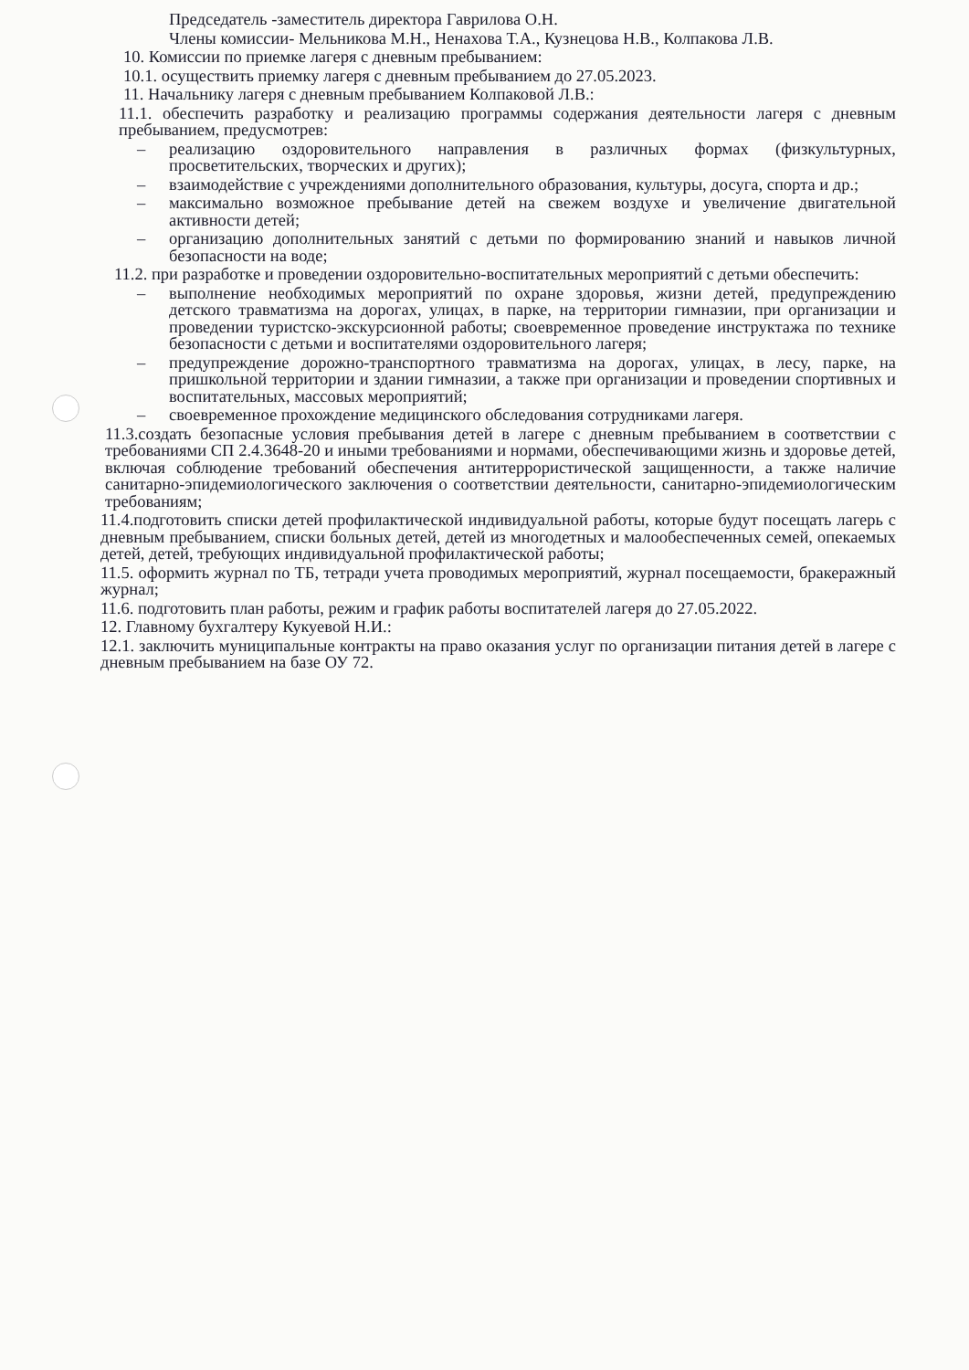Председатель -заместитель директора Гаврилова О.Н.
Члены комиссии- Мельникова М.Н., Ненахова Т.А., Кузнецова Н.В., Колпакова Л.В.
10. Комиссии по приемке лагеря с дневным пребыванием:
10.1. осуществить приемку лагеря с дневным пребыванием до 27.05.2023.
11. Начальнику лагеря с дневным пребыванием Колпаковой Л.В.:
11.1. обеспечить разработку и реализацию программы содержания деятельности лагеря с дневным пребыванием, предусмотрев:
– реализацию оздоровительного направления в различных формах (физкультурных, просветительских, творческих и других);
– взаимодействие с учреждениями дополнительного образования, культуры, досуга, спорта и др.;
– максимально возможное пребывание детей на свежем воздухе и увеличение двигательной активности детей;
– организацию дополнительных занятий с детьми по формированию знаний и навыков личной безопасности на воде;
11.2. при разработке и проведении оздоровительно-воспитательных мероприятий с детьми обеспечить:
– выполнение необходимых мероприятий по охране здоровья, жизни детей, предупреждению детского травматизма на дорогах, улицах, в парке, на территории гимназии, при организации и проведении туристско-экскурсионной работы; своевременное проведение инструктажа по технике безопасности с детьми и воспитателями оздоровительного лагеря;
– предупреждение дорожно-транспортного травматизма на дорогах, улицах, в лесу, парке, на пришкольной территории и здании гимназии, а также при организации и проведении спортивных и воспитательных, массовых мероприятий;
– своевременное прохождение медицинского обследования сотрудниками лагеря.
11.3.создать безопасные условия пребывания детей в лагере с дневным пребыванием в соответствии с требованиями СП 2.4.3648-20 и иными требованиями и нормами, обеспечивающими жизнь и здоровье детей, включая соблюдение требований обеспечения антитеррористической защищенности, а также наличие санитарно-эпидемиологического заключения о соответствии деятельности, санитарно-эпидемиологическим требованиям;
11.4.подготовить списки детей профилактической индивидуальной работы, которые будут посещать лагерь с дневным пребыванием, списки больных детей, детей из многодетных и малообеспеченных семей, опекаемых детей, детей, требующих индивидуальной профилактической работы;
11.5. оформить журнал по ТБ, тетради учета проводимых мероприятий, журнал посещаемости, бракеражный журнал;
11.6. подготовить план работы, режим и график работы воспитателей лагеря до 27.05.2022.
12. Главному бухгалтеру Кукуевой Н.И.:
12.1. заключить муниципальные контракты на право оказания услуг по организации питания детей в лагере с дневным пребыванием на базе ОУ 72.